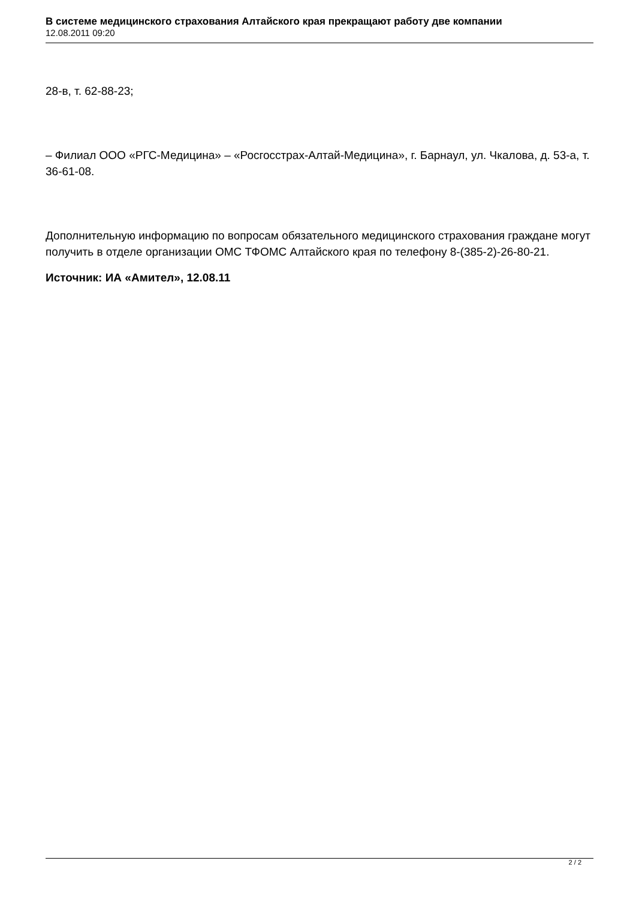В системе медицинского страхования Алтайского края прекращают работу две компании
12.08.2011 09:20
28-в, т. 62-88-23;
– Филиал ООО «РГС-Медицина» – «Росгосстрах-Алтай-Медицина», г. Барнаул, ул. Чкалова, д. 53-а, т. 36-61-08.
Дополнительную информацию по вопросам обязательного медицинского страхования граждане могут получить в отделе организации ОМС ТФОМС Алтайского края по телефону 8-(385-2)-26-80-21.
Источник: ИА «Амител», 12.08.11
2 / 2